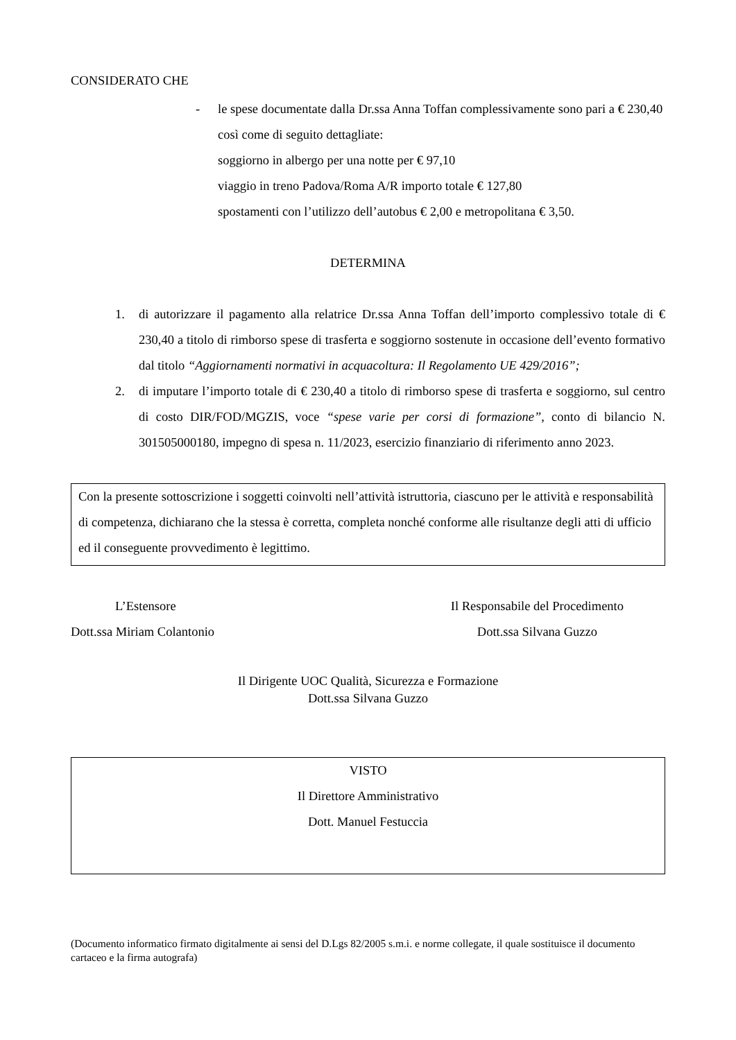CONSIDERATO CHE
- le spese documentate dalla Dr.ssa Anna Toffan complessivamente sono pari a € 230,40 così come di seguito dettagliate:
soggiorno in albergo per una notte per € 97,10
viaggio in treno Padova/Roma A/R importo totale € 127,80
spostamenti con l’utilizzo dell’autobus € 2,00 e metropolitana € 3,50.
DETERMINA
1. di autorizzare il pagamento alla relatrice Dr.ssa Anna Toffan dell’importo complessivo totale di € 230,40 a titolo di rimborso spese di trasferta e soggiorno sostenute in occasione dell’evento formativo dal titolo “Aggiornamenti normativi in acquacoltura: Il Regolamento UE 429/2016”;
2. di imputare l’importo totale di € 230,40 a titolo di rimborso spese di trasferta e soggiorno, sul centro di costo DIR/FOD/MGZIS, voce “spese varie per corsi di formazione”, conto di bilancio N. 301505000180, impegno di spesa n. 11/2023, esercizio finanziario di riferimento anno 2023.
Con la presente sottoscrizione i soggetti coinvolti nell’attività istruttoria, ciascuno per le attività e responsabilità di competenza, dichiarano che la stessa è corretta, completa nonché conforme alle risultanze degli atti di ufficio ed il conseguente provvedimento è legittimo.
L’Estensore
Dott.ssa Miriam Colantonio
Il Responsabile del Procedimento
Dott.ssa Silvana Guzzo
Il Dirigente UOC Qualità, Sicurezza e Formazione
Dott.ssa Silvana Guzzo
VISTO
Il Direttore Amministrativo
Dott. Manuel Festuccia
(Documento informatico firmato digitalmente ai sensi del D.Lgs 82/2005 s.m.i. e norme collegate, il quale sostituisce il documento cartaceo e la firma autografa)